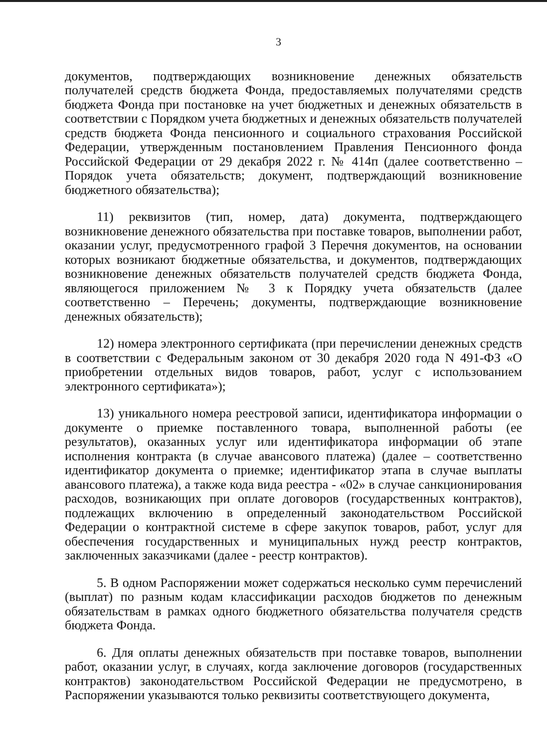3
документов, подтверждающих возникновение денежных обязательств получателей средств бюджета Фонда, предоставляемых получателями средств бюджета Фонда при постановке на учет бюджетных и денежных обязательств в соответствии с Порядком учета бюджетных и денежных обязательств получателей средств бюджета Фонда пенсионного и социального страхования Российской Федерации, утвержденным постановлением Правления Пенсионного фонда Российской Федерации от 29 декабря 2022 г. № 414п (далее соответственно – Порядок учета обязательств; документ, подтверждающий возникновение бюджетного обязательства);
11) реквизитов (тип, номер, дата) документа, подтверждающего возникновение денежного обязательства при поставке товаров, выполнении работ, оказании услуг, предусмотренного графой 3 Перечня документов, на основании которых возникают бюджетные обязательства, и документов, подтверждающих возникновение денежных обязательств получателей средств бюджета Фонда, являющегося приложением № 3 к Порядку учета обязательств (далее соответственно – Перечень; документы, подтверждающие возникновение денежных обязательств);
12) номера электронного сертификата (при перечислении денежных средств в соответствии с Федеральным законом от 30 декабря 2020 года N 491-ФЗ «О приобретении отдельных видов товаров, работ, услуг с использованием электронного сертификата»);
13) уникального номера реестровой записи, идентификатора информации о документе о приемке поставленного товара, выполненной работы (ее результатов), оказанных услуг или идентификатора информации об этапе исполнения контракта (в случае авансового платежа) (далее – соответственно идентификатор документа о приемке; идентификатор этапа в случае выплаты авансового платежа), а также кода вида реестра - «02» в случае санкционирования расходов, возникающих при оплате договоров (государственных контрактов), подлежащих включению в определенный законодательством Российской Федерации о контрактной системе в сфере закупок товаров, работ, услуг для обеспечения государственных и муниципальных нужд реестр контрактов, заключенных заказчиками (далее - реестр контрактов).
5. В одном Распоряжении может содержаться несколько сумм перечислений (выплат) по разным кодам классификации расходов бюджетов по денежным обязательствам в рамках одного бюджетного обязательства получателя средств бюджета Фонда.
6. Для оплаты денежных обязательств при поставке товаров, выполнении работ, оказании услуг, в случаях, когда заключение договоров (государственных контрактов) законодательством Российской Федерации не предусмотрено, в Распоряжении указываются только реквизиты соответствующего документа,